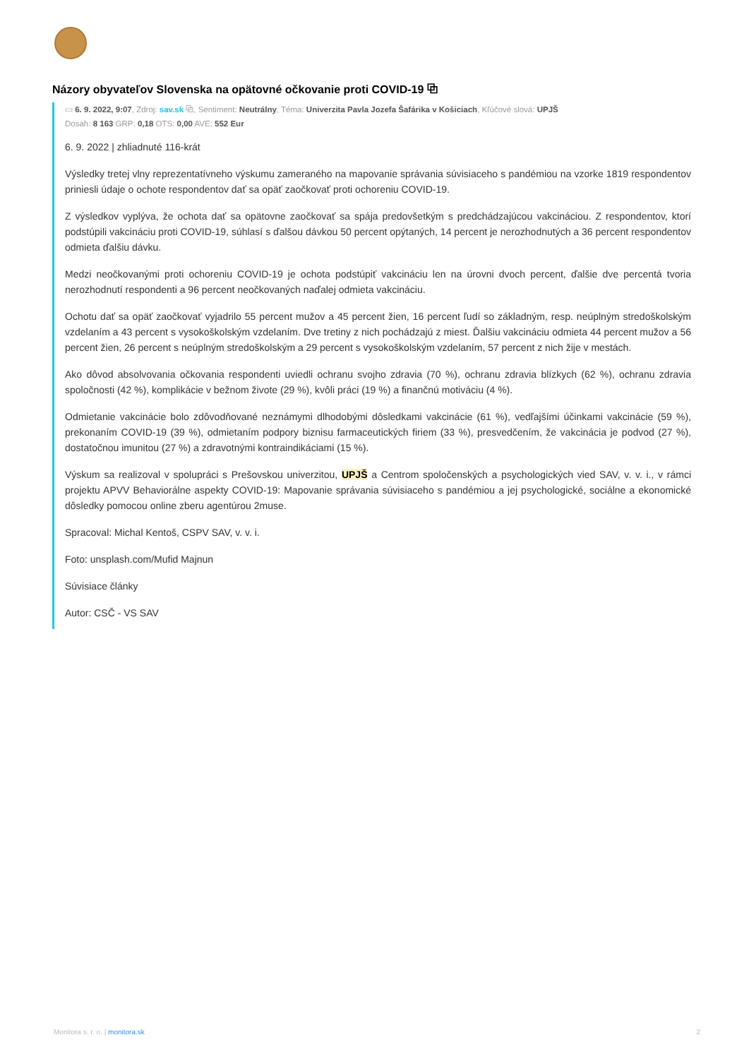Názory obyvateľov Slovenska na opätovné očkovanie proti COVID-19 ⧉
▭ 6. 9. 2022, 9:07, Zdroj: sav.sk ⧉, Sentiment: Neutrálny, Téma: Univerzita Pavla Jozefa Šafárika v Košiciach, Kľúčové slová: UPJŠ
Dosah: 8 163 GRP: 0,18 OTS: 0,00 AVE: 552 Eur
6. 9. 2022 | zhliadnuté 116-krát
Výsledky tretej vlny reprezentatívneho výskumu zameraného na mapovanie správania súvisiaceho s pandémiou na vzorke 1819 respondentov priniesli údaje o ochote respondentov dať sa opäť zaočkovať proti ochoreniu COVID-19.
Z výsledkov vyplýva, že ochota dať sa opätovne zaočkovať sa spája predovšetkým s predchádzajúcou vakcináciou. Z respondentov, ktorí podstúpili vakcináciu proti COVID-19, súhlasí s ďalšou dávkou 50 percent opýtaných, 14 percent je nerozhodnutých a 36 percent respondentov odmieta ďalšiu dávku.
Medzi neočkovanými proti ochoreniu COVID-19 je ochota podstúpiť vakcináciu len na úrovni dvoch percent, ďalšie dve percentá tvoria nerozhodnutí respondenti a 96 percent neočkovaných naďalej odmieta vakcináciu.
Ochotu dať sa opäť zaočkovať vyjadrilo 55 percent mužov a 45 percent žien, 16 percent ľudí so základným, resp. neúplným stredoškolským vzdelaním a 43 percent s vysokoškolským vzdelaním. Dve tretiny z nich pochádzajú z miest. Ďalšiu vakcináciu odmieta 44 percent mužov a 56 percent žien, 26 percent s neúplným stredoškolským a 29 percent s vysokoškolským vzdelaním, 57 percent z nich žije v mestách.
Ako dôvod absolvovania očkovania respondenti uviedli ochranu svojho zdravia (70 %), ochranu zdravia blízkych (62 %), ochranu zdravia spoločnosti (42 %), komplikácie v bežnom živote (29 %), kvôli práci (19 %) a finančnú motiváciu (4 %).
Odmietanie vakcinácie bolo zdôvodňované neznámymi dlhodobými dôsledkami vakcinácie (61 %), vedľajšími účinkami vakcinácie (59 %), prekonaním COVID-19 (39 %), odmietaním podpory biznisu farmaceutických firiem (33 %), presvedčením, že vakcinácia je podvod (27 %), dostatočnou imunitou (27 %) a zdravotnými kontraindikáciami (15 %).
Výskum sa realizoval v spolupráci s Prešovskou univerzitou, UPJŠ a Centrom spoločenských a psychologických vied SAV, v. v. i., v rámci projektu APVV Behaviorálne aspekty COVID-19: Mapovanie správania súvisiaceho s pandémiou a jej psychologické, sociálne a ekonomické dôsledky pomocou online zberu agentúrou 2muse.
Spracoval: Michal Kentoš, CSPV SAV, v. v. i.
Foto: unsplash.com/Mufid Majnun
Súvisiace články
Autor: CSČ - VS SAV
Monitora s. r. o. | monitora.sk 2